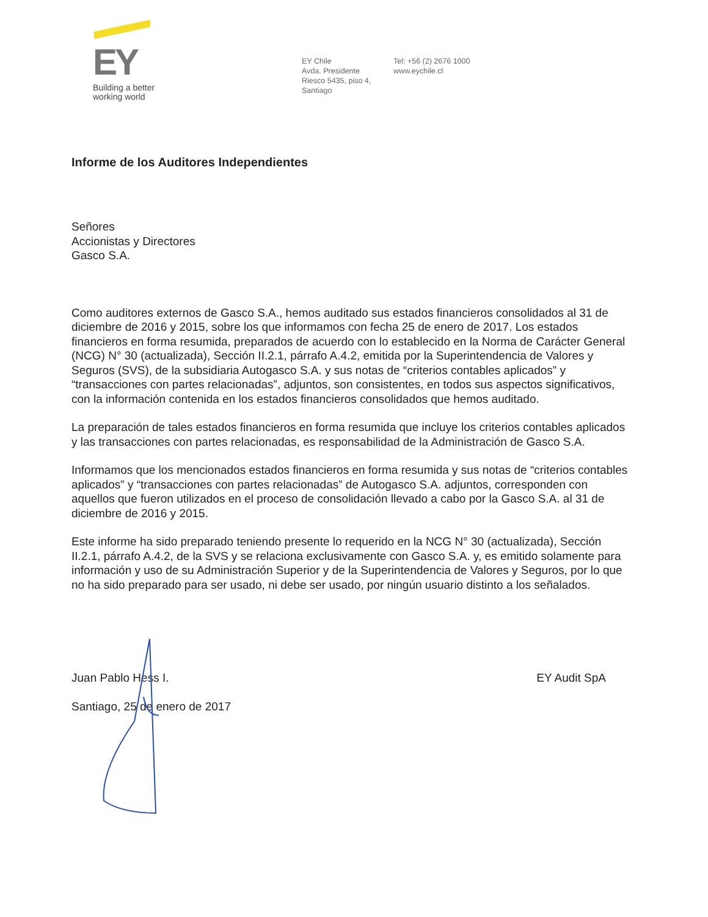EY
Building a better
working world
EY Chile
Avda. Presidente
Riesco 5435, piso 4,
Santiago
Tel: +56 (2) 2676 1000
www.eychile.cl
Informe de los Auditores Independientes
Señores
Accionistas y Directores
Gasco S.A.
Como auditores externos de Gasco S.A., hemos auditado sus estados financieros consolidados al 31 de diciembre de 2016 y 2015, sobre los que informamos con fecha 25 de enero de 2017. Los estados financieros en forma resumida, preparados de acuerdo con lo establecido en la Norma de Carácter General (NCG) N° 30 (actualizada), Sección II.2.1, párrafo A.4.2, emitida por la Superintendencia de Valores y Seguros (SVS), de la subsidiaria Autogasco S.A. y sus notas de “criterios contables aplicados” y “transacciones con partes relacionadas”, adjuntos, son consistentes, en todos sus aspectos significativos, con la información contenida en los estados financieros consolidados que hemos auditado.
La preparación de tales estados financieros en forma resumida que incluye los criterios contables aplicados y las transacciones con partes relacionadas, es responsabilidad de la Administración de Gasco S.A.
Informamos que los mencionados estados financieros en forma resumida y sus notas de “criterios contables aplicados” y “transacciones con partes relacionadas” de Autogasco S.A. adjuntos, corresponden con aquellos que fueron utilizados en el proceso de consolidación llevado a cabo por la Gasco S.A. al 31 de diciembre de 2016 y 2015.
Este informe ha sido preparado teniendo presente lo requerido en la NCG N° 30 (actualizada), Sección II.2.1, párrafo A.4.2, de la SVS y se relaciona exclusivamente con Gasco S.A. y, es emitido solamente para información y uso de su Administración Superior y de la Superintendencia de Valores y Seguros, por lo que no ha sido preparado para ser usado, ni debe ser usado, por ningún usuario distinto a los señalados.
Juan Pablo Hess I. EY Audit SpA
Santiago, 25 de enero de 2017